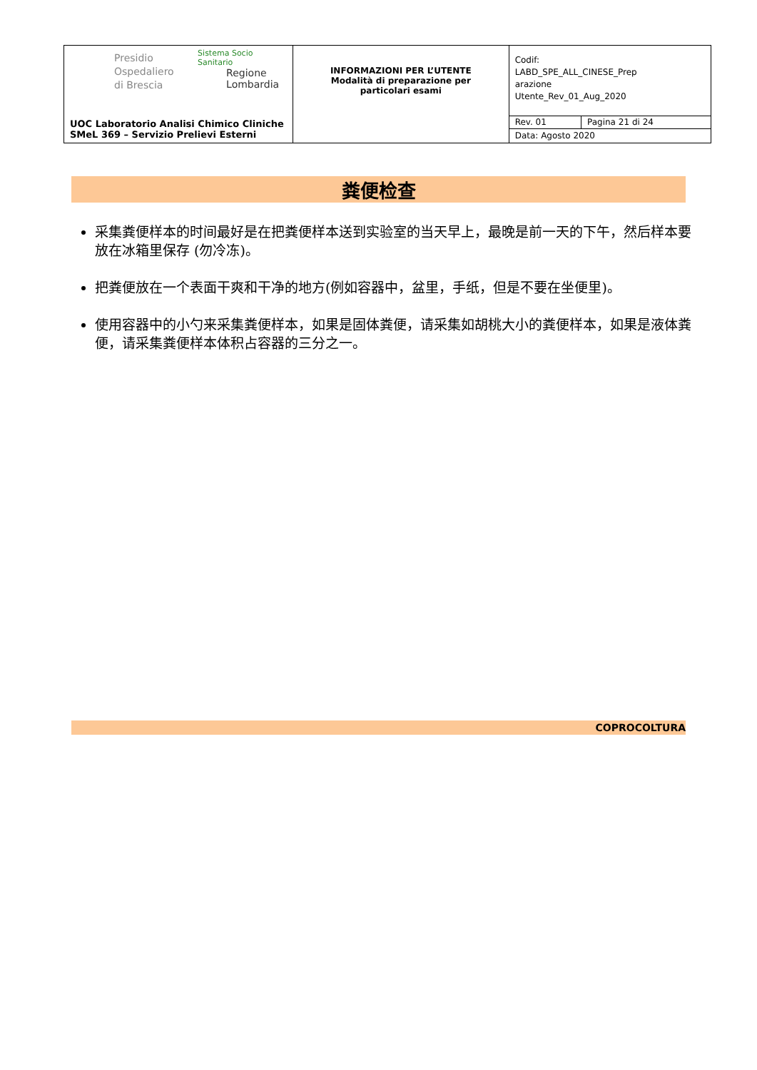| Presidio Ospedaliero di Brescia Sistema Socio Sanitario Regione Lombardia UOC Laboratorio Analisi Chimico Cliniche SMeL 369 – Servizio Prelievi Esterni | INFORMAZIONI PER L’UTENTE Modalità di preparazione per particolari esami | Codif: LABD_SPE_ALL_CINESE_Prep arazione Utente_Rev_01_Aug_2020 | |
| | | Rev. 01 | Pagina 21 di 24 |
| | | Data: Agosto 2020 | |
粪便检查
采集粪便样本的时间最好是在把粪便样本送到实验室的当天早上，最晚是前一天的下午，然后样本要放在冰箱里保存 (勿冷冻)。
把粪便放在一个表面干爽和干净的地方(例如容器中，盆里，手纸，但是不要在坐便里)。
使用容器中的小勺来采集粪便样本，如果是固体粪便，请采集如胡桃大小的粪便样本，如果是液体粪便，请采集粪便样本体积占容器的三分之一。
COPROCOLTURA